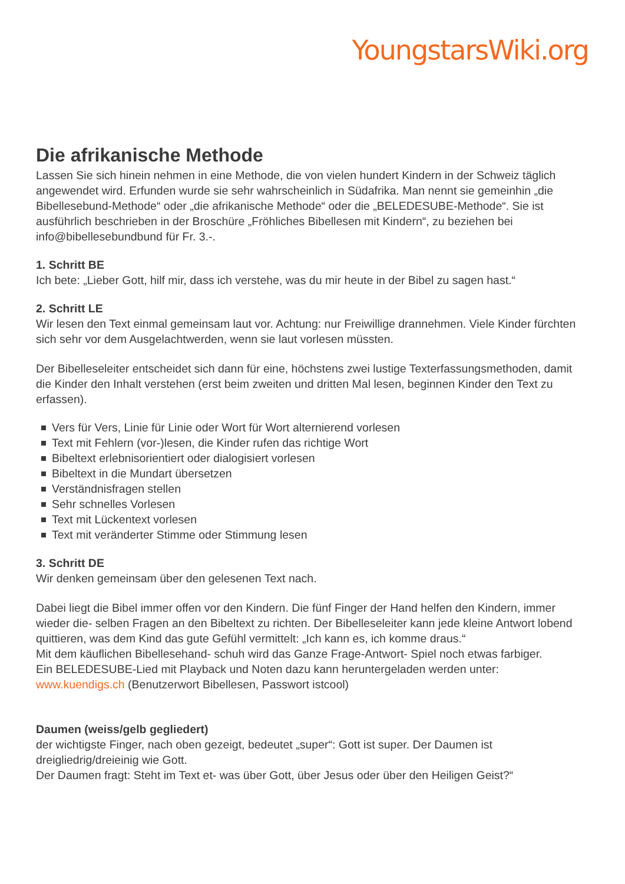YoungstarsWiki.org
Die afrikanische Methode
Lassen Sie sich hinein nehmen in eine Methode, die von vielen hundert Kindern in der Schweiz täglich angewendet wird. Erfunden wurde sie sehr wahrscheinlich in Südafrika. Man nennt sie gemeinhin „die Bibellesebund-Methode“ oder „die afrikanische Methode“ oder die „BELEDESUBE-Methode“. Sie ist ausführlich beschrieben in der Broschüre „Fröhliches Bibellesen mit Kindern“, zu beziehen bei info@bibellesebundbund für Fr. 3.-.
1. Schritt BE
Ich bete: „Lieber Gott, hilf mir, dass ich verstehe, was du mir heute in der Bibel zu sagen hast.“
2. Schritt LE
Wir lesen den Text einmal gemeinsam laut vor. Achtung: nur Freiwillige drannehmen. Viele Kinder fürchten sich sehr vor dem Ausgelachtwerden, wenn sie laut vorlesen müssten.
Der Bibelleseleiter entscheidet sich dann für eine, höchstens zwei lustige Texterfassungsmethoden, damit die Kinder den Inhalt verstehen (erst beim zweiten und dritten Mal lesen, beginnen Kinder den Text zu erfassen).
Vers für Vers, Linie für Linie oder Wort für Wort alternierend vorlesen
Text mit Fehlern (vor-)lesen, die Kinder rufen das richtige Wort
Bibeltext erlebnisorientiert oder dialogisiert vorlesen
Bibeltext in die Mundart übersetzen
Verständnisfragen stellen
Sehr schnelles Vorlesen
Text mit Lückentext vorlesen
Text mit veränderter Stimme oder Stimmung lesen
3. Schritt DE
Wir denken gemeinsam über den gelesenen Text nach.
Dabei liegt die Bibel immer offen vor den Kindern. Die fünf Finger der Hand helfen den Kindern, immer wieder die- selben Fragen an den Bibeltext zu richten. Der Bibelleseleiter kann jede kleine Antwort lobend quittieren, was dem Kind das gute Gefühl vermittelt: „Ich kann es, ich komme draus.“
Mit dem käuflichen Bibellesehand- schuh wird das Ganze Frage-Antwort- Spiel noch etwas farbiger.
Ein BELEDESUBE-Lied mit Playback und Noten dazu kann heruntergeladen werden unter: www.kuendigs.ch (Benutzerwort Bibellesen, Passwort istcool)
Daumen (weiss/gelb gegliedert)
der wichtigste Finger, nach oben gezeigt, bedeutet „super“: Gott ist super. Der Daumen ist dreigliedrig/dreieinig wie Gott.
Der Daumen fragt: Steht im Text et- was über Gott, über Jesus oder über den Heiligen Geist?“